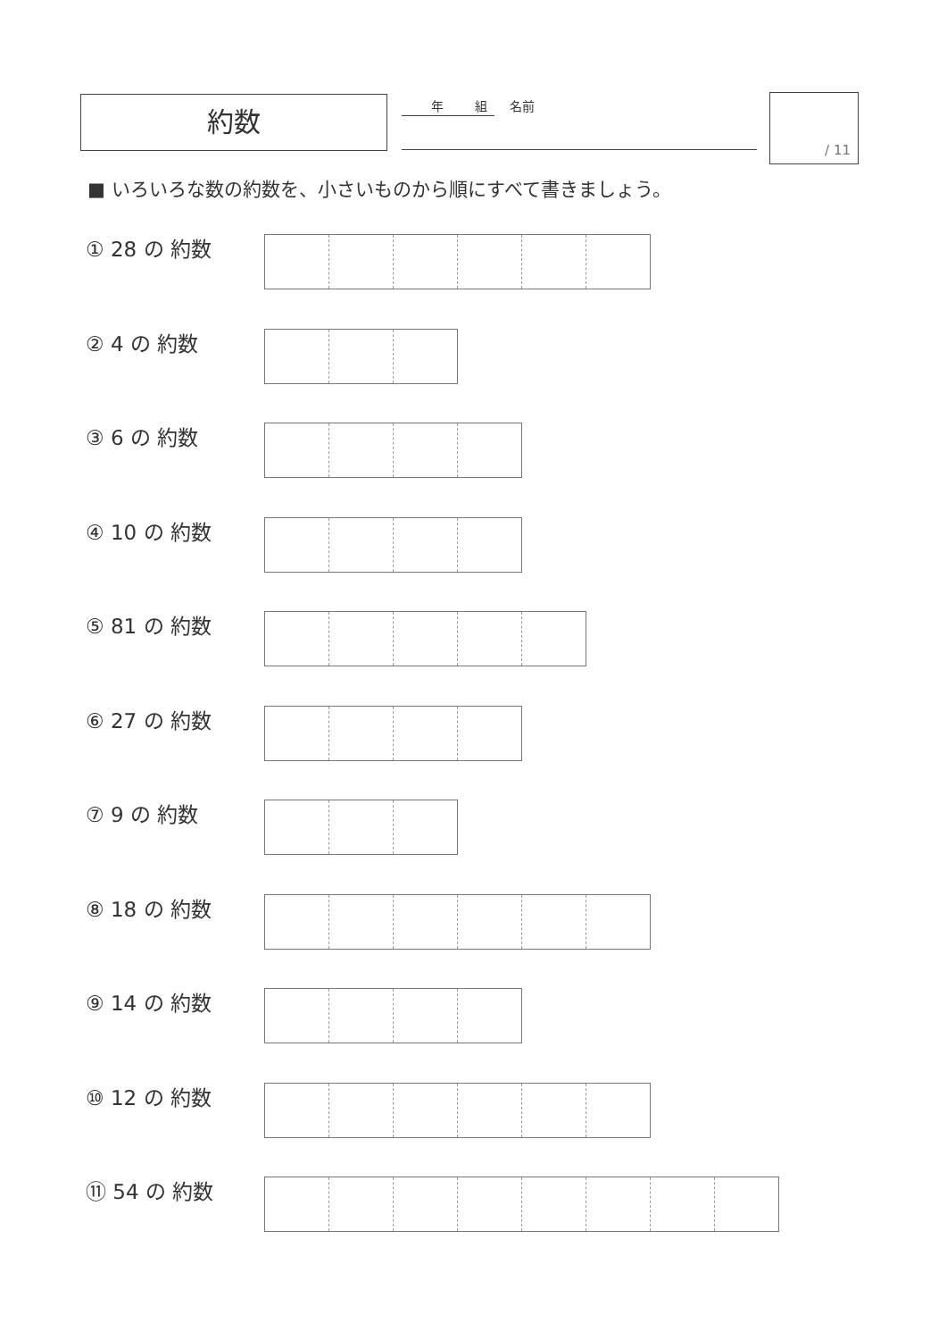約数 年 組 名前 / 11
■ いろいろな数の約数を、小さいものから順にすべて書きましょう。
① 28 の 約数
② 4 の 約数
③ 6 の 約数
④ 10 の 約数
⑤ 81 の 約数
⑥ 27 の 約数
⑦ 9 の 約数
⑧ 18 の 約数
⑨ 14 の 約数
⑩ 12 の 約数
⑪ 54 の 約数